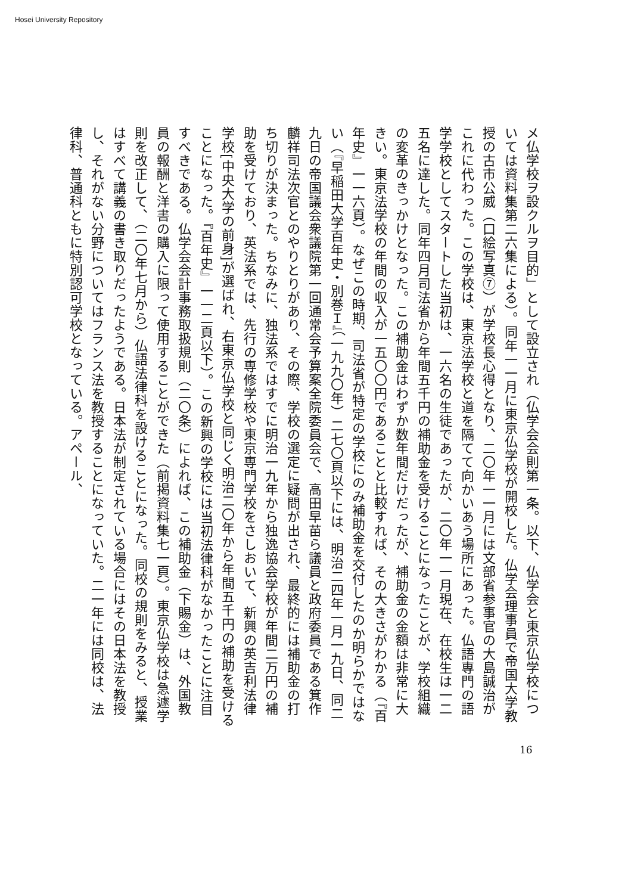Hosei University Repository
メ仏学校ヲ設クルヲ目的」として設立され（仏学会会則第一条。以下、仏学会と東京仏学校については資料集第二六集による）。同年一一月に東京仏学校が開校した。仏学会理事員で帝国大学教授の古市公威（口絵写真⑦）が学校長心得となり、二〇年一一月には文部省参事官の大島誠治がこれに代わった。この学校は、東京法学校と道を隔てて向かいあう場所にあった。仏語専門の語学学校としてスタートした当初は、一六名の生徒であったが、二〇年一一月現在、在校生は一二五名に達した。同年四月司法省から年間五千円の補助金を受けることになったことが、学校組織の変革のきっかけとなった。この補助金はわずか数年間だけだったが、補助金の金額は非常に大きい。東京法学校の年間の収入が一五〇〇円であることと比較すれば、その大きさがわかる（『百年史』一一六頁）。なぜこの時期、司法省が特定の学校にのみ補助金を交付したのか明らかではない（『早稲田大学百年史・別巻Ｉ』（一九九〇年）二七〇頁以下には、明治二四年一月一九日、同二九日の帝国議会衆議院第一回通常会予算案全院委員会で、高田早苗ら議員と政府委員である箕作麟祥司法次官とのやりとりがあり、その際、学校の選定に疑問が出され、最終的には補助金の打ち切りが決まった。ちなみに、独法系ではすでに明治一九年から独逸協会学校が年間二万円の補助を受けており、英法系では、先行の専修学校や東京専門学校をさしおいて、新興の英吉利法律学校[中央大学の前身]が選ばれ、右東京仏学校と同じく明治二〇年から年間五千円の補助を受けることになった。『百年史』一一二頁以下）。この新興の学校には当初法律科がなかったことに注目すべきである。仏学会会計事務取扱規則（二〇条）によれば、この補助金（下賜金）は、外国教員の報酬と洋書の購入に限って使用することができた（前掲資料集七一頁）。東京仏学校は急遽学則を改正して、（二〇年七月から）仏語法律科を設けることになった。同校の規則をみると、授業はすべて講義の書き取りだったようである。日本法が制定されている場合にはその日本法を教授し、それがない分野についてはフランス法を教授することになっていた。二一年には同校は、法律科、普通科ともに特別認可学校となっている。アペール、
16